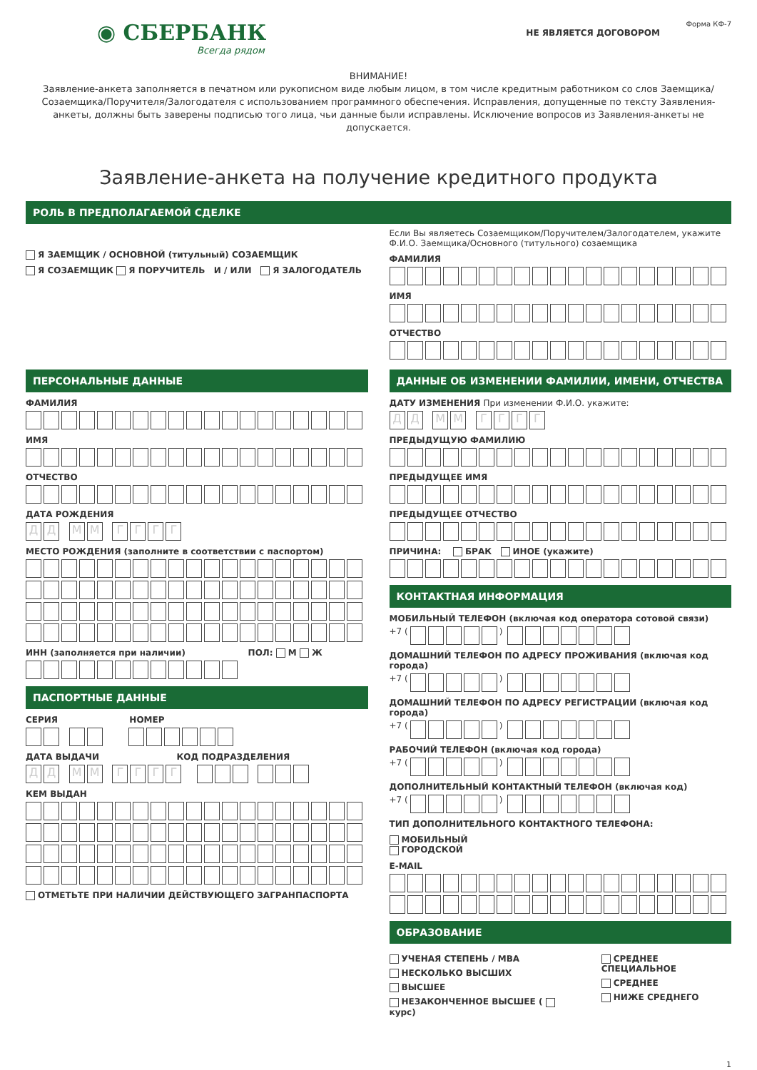◉ СБЕРБАНК
Всегда рядом
Форма КФ-7
НЕ ЯВЛЯЕТСЯ ДОГОВОРОМ
ВНИМАНИЕ!
Заявление-анкета заполняется в печатном или рукописном виде любым лицом, в том числе кредитным работником со слов Заемщика/ Созаемщика/Поручителя/Залогодателя с использованием программного обеспечения. Исправления, допущенные по тексту Заявления-анкеты, должны быть заверены подписью того лица, чьи данные были исправлены. Исключение вопросов из Заявления-анкеты не допускается.
Заявление-анкета на получение кредитного продукта
РОЛЬ В ПРЕДПОЛАГАЕМОЙ СДЕЛКЕ
Я ЗАЕМЩИК / ОСНОВНОЙ (титульный) СОЗАЕМЩИК
Я СОЗАЕМЩИК Я ПОРУЧИТЕЛЬ И / ИЛИ Я ЗАЛОГОДАТЕЛЬ
Если Вы являетесь Созаемщиком/Поручителем/Залогодателем, укажите Ф.И.О. Заемщика/Основного (титульного) созаемщика
ФАМИЛИЯ
ИМЯ
ОТЧЕСТВО
ПЕРСОНАЛЬНЫЕ ДАННЫЕ
ФАМИЛИЯ
ИМЯ
ОТЧЕСТВО
ДАТА РОЖДЕНИЯ
ДД ММ ГГГГ
МЕСТО РОЖДЕНИЯ (заполните в соответствии с паспортом)
ИНН (заполняется при наличии) ПОЛ: М Ж
ПАСПОРТНЫЕ ДАННЫЕ
СЕРИЯ НОМЕР
ДАТА ВЫДАЧИ КОД ПОДРАЗДЕЛЕНИЯ
ДД ММ ГГГГ
КЕМ ВЫДАН
ОТМЕТЬТЕ ПРИ НАЛИЧИИ ДЕЙСТВУЮЩЕГО ЗАГРАНПАСПОРТА
ДАННЫЕ ОБ ИЗМЕНЕНИИ ФАМИЛИИ, ИМЕНИ, ОТЧЕСТВА
ДАТУ ИЗМЕНЕНИЯ При изменении Ф.И.О. укажите:
ДД ММ ГГГГ
ПРЕДЫДУЩУЮ ФАМИЛИЮ
ПРЕДЫДУЩЕЕ ИМЯ
ПРЕДЫДУЩЕЕ ОТЧЕСТВО
ПРИЧИНА: БРАК ИНОЕ (укажите)
КОНТАКТНАЯ ИНФОРМАЦИЯ
МОБИЛЬНЫЙ ТЕЛЕФОН (включая код оператора сотовой связи)
+7 ( )
ДОМАШНИЙ ТЕЛЕФОН ПО АДРЕСУ ПРОЖИВАНИЯ (включая код города)
+7 ( )
ДОМАШНИЙ ТЕЛЕФОН ПО АДРЕСУ РЕГИСТРАЦИИ (включая код города)
+7 ( )
РАБОЧИЙ ТЕЛЕФОН (включая код города)
+7 ( )
ДОПОЛНИТЕЛЬНЫЙ КОНТАКТНЫЙ ТЕЛЕФОН (включая код)
+7 ( )
ТИП ДОПОЛНИТЕЛЬНОГО КОНТАКТНОГО ТЕЛЕФОНА:
МОБИЛЬНЫЙ
ГОРОДСКОЙ
E-MAIL
ОБРАЗОВАНИЕ
УЧЕНАЯ СТЕПЕНЬ / MBA
НЕСКОЛЬКО ВЫСШИХ
ВЫСШЕЕ
НЕЗАКОНЧЕННОЕ ВЫСШЕЕ ( курс)
СРЕДНЕЕ СПЕЦИАЛЬНОЕ
СРЕДНЕЕ
НИЖЕ СРЕДНЕГО
1